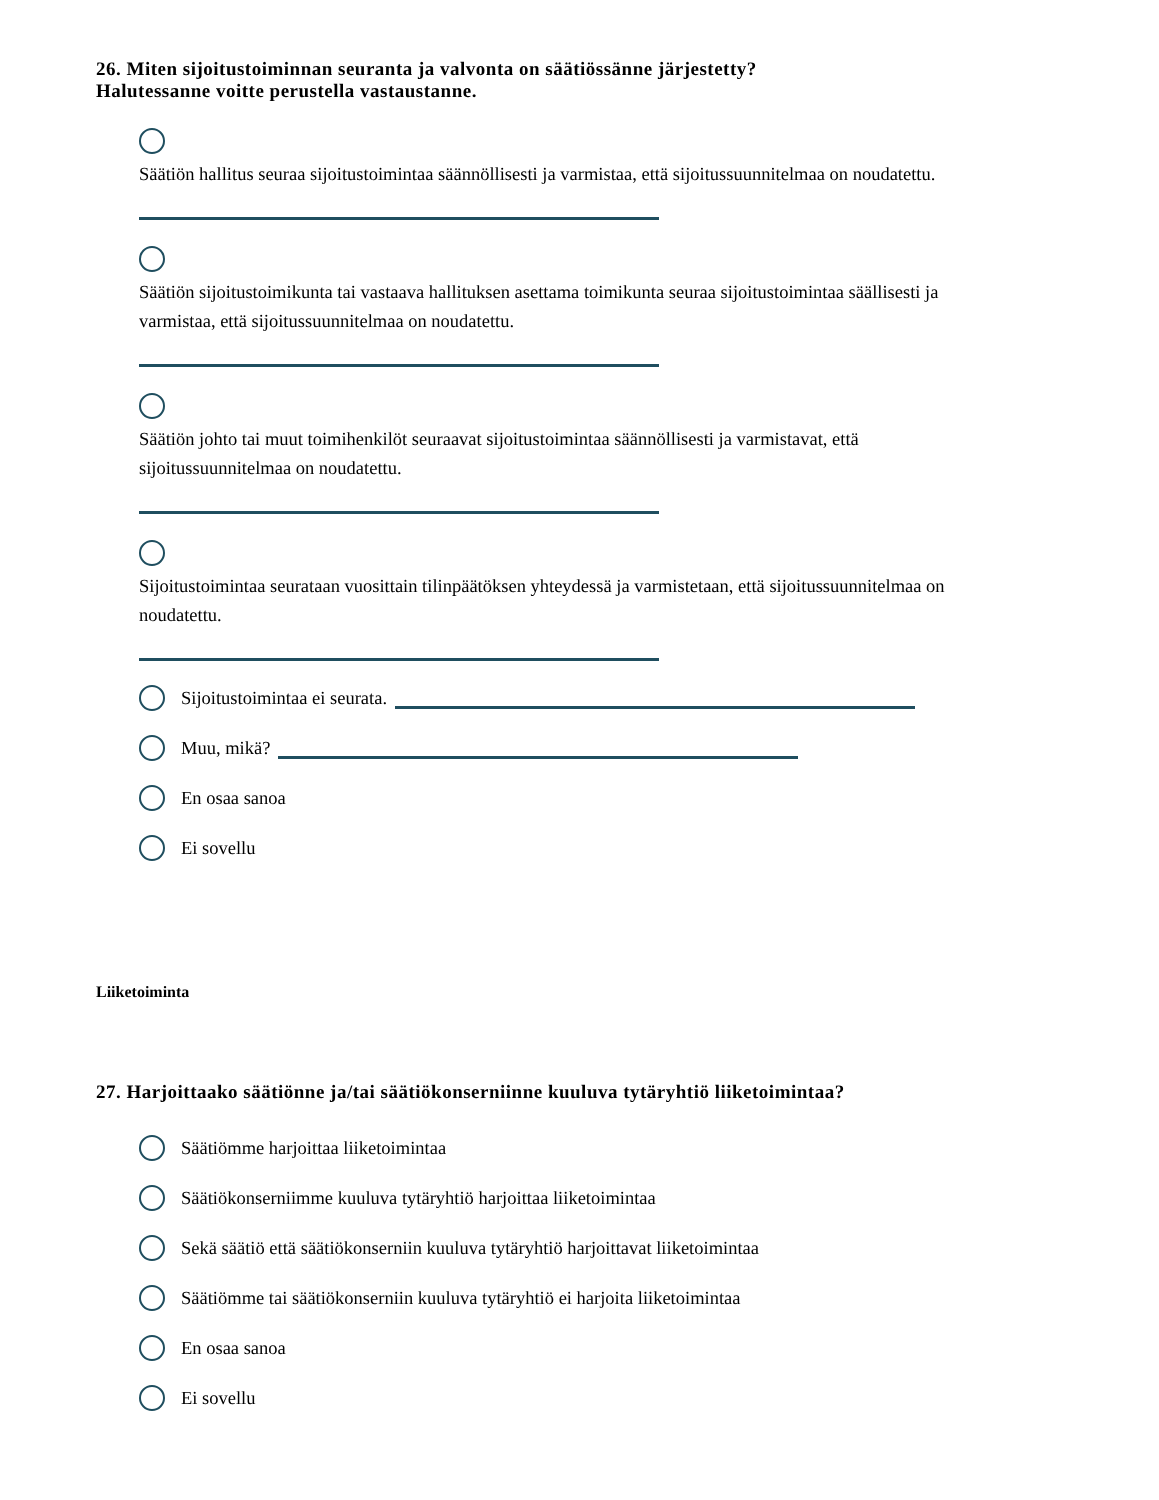26. Miten sijoitustoiminnan seuranta ja valvonta on säätiössänne järjestetty?
Halutessanne voitte perustella vastaustanne.
Säätiön hallitus seuraa sijoitustoimintaa säännöllisesti ja varmistaa, että sijoitussuunnitelmaa on noudatettu.
Säätiön sijoitustoimikunta tai vastaava hallituksen asettama toimikunta seuraa sijoitustoimintaa säällisesti ja varmistaa, että sijoitussuunnitelmaa on noudatettu.
Säätiön johto tai muut toimihenkilöt seuraavat sijoitustoimintaa säännöllisesti ja varmistavat, että sijoitussuunnitelmaa on noudatettu.
Sijoitustoimintaa seurataan vuosittain tilinpäätöksen yhteydessä ja varmistetaan, että sijoitussuunnitelmaa on noudatettu.
Sijoitustoimintaa ei seurata.
Muu, mikä?
En osaa sanoa
Ei sovellu
Liiketoiminta
27. Harjoittaako säätiönne ja/tai säätiökonserniinne kuuluva tytäryhtiö liiketoimintaa?
Säätiömme harjoittaa liiketoimintaa
Säätiökonserniimme kuuluva tytäryhtiö harjoittaa liiketoimintaa
Sekä säätiö että säätiökonserniin kuuluva tytäryhtiö harjoittavat liiketoimintaa
Säätiömme tai säätiökonserniin kuuluva tytäryhtiö ei harjoita liiketoimintaa
En osaa sanoa
Ei sovellu